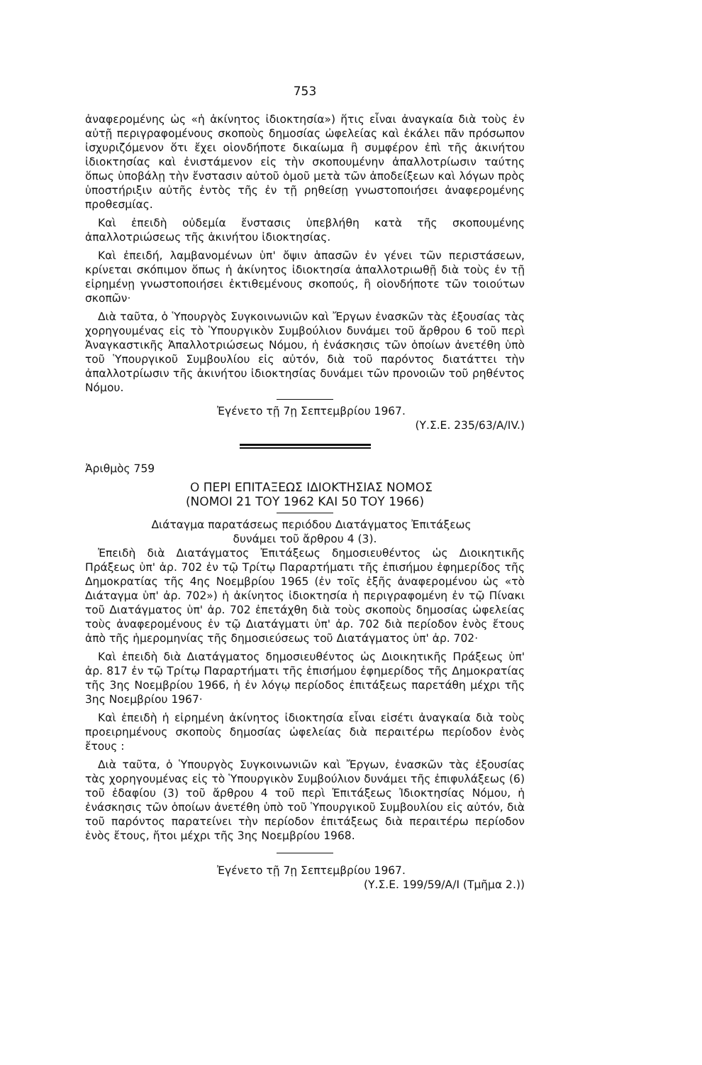753
ἀναφερομένης ὡς «ἡ ἀκίνητος ἰδιοκτησία») ἥτις εἶναι ἀναγκαία διὰ τοὺς ἐν αὐτῇ περιγραφομένους σκοποὺς δημοσίας ὠφελείας καὶ ἐκάλει πᾶν πρόσωπον ἰσχυριζόμενον ὅτι ἔχει οἱονδήποτε δικαίωμα ἢ συμφέρον ἐπὶ τῆς ἀκινήτου ἰδιοκτησίας καὶ ἐνιστάμενον εἰς τὴν σκοπουμένην ἀπαλλοτρίωσιν ταύτης ὅπως ὑποβάλῃ τὴν ἔνστασιν αὐτοῦ ὁμοῦ μετὰ τῶν ἀποδείξεων καὶ λόγων πρὸς ὑποστήριξιν αὐτῆς ἐντὸς τῆς ἐν τῇ ρηθείσῃ γνωστοποιήσει ἀναφερομένης προθεσμίας.
Καὶ ἐπειδὴ οὐδεμία ἔνστασις ὑπεβλήθη κατὰ τῆς σκοπουμένης ἀπαλλοτριώσεως τῆς ἀκινήτου ἰδιοκτησίας.
Καὶ ἐπειδή, λαμβανομένων ὑπ' ὄψιν ἁπασῶν ἐν γένει τῶν περιστάσεων, κρίνεται σκόπιμον ὅπως ἡ ἀκίνητος ἰδιοκτησία ἀπαλλοτριωθῇ διὰ τοὺς ἐν τῇ εἰρημένῃ γνωστοποιήσει ἐκτιθεμένους σκοπούς, ἢ οἱονδήποτε τῶν τοιούτων σκοπῶν·
Διὰ ταῦτα, ὁ Ὑπουργὸς Συγκοινωνιῶν καὶ Ἔργων ἐνασκῶν τὰς ἐξουσίας τὰς χορηγουμένας εἰς τὸ Ὑπουργικὸν Συμβούλιον δυνάμει τοῦ ἄρθρου 6 τοῦ περὶ Ἀναγκαστικῆς Ἀπαλλοτριώσεως Νόμου, ἡ ἐνάσκησις τῶν ὁποίων ἀνετέθη ὑπὸ τοῦ Ὑπουργικοῦ Συμβουλίου εἰς αὐτόν, διὰ τοῦ παρόντος διατάττει τὴν ἀπαλλοτρίωσιν τῆς ἀκινήτου ἰδιοκτησίας δυνάμει τῶν προνοιῶν τοῦ ρηθέντος Νόμου.
Ἐγένετο τῇ 7ῃ Σεπτεμβρίου 1967.
(Υ.Σ.Ε. 235/63/Α/IV.)
Ἀριθμὸς 759
Ο ΠΕΡΙ ΕΠΙΤΑΞΕΩΣ ΙΔΙΟΚΤΗΣΙΑΣ ΝΟΜΟΣ
(ΝΟΜΟΙ 21 ΤΟΥ 1962 ΚΑΙ 50 ΤΟΥ 1966)
Διάταγμα παρατάσεως περιόδου Διατάγματος Ἐπιτάξεως
δυνάμει τοῦ ἄρθρου 4 (3).
Ἐπειδὴ διὰ Διατάγματος Ἐπιτάξεως δημοσιευθέντος ὡς Διοικητικῆς Πράξεως ὑπ' ἀρ. 702 ἐν τῷ Τρίτῳ Παραρτήματι τῆς ἐπισήμου ἐφημερίδος τῆς Δημοκρατίας τῆς 4ης Νοεμβρίου 1965 (ἐν τοῖς ἑξῆς ἀναφερομένου ὡς «τὸ Διάταγμα ὑπ' ἀρ. 702») ἡ ἀκίνητος ἰδιοκτησία ἡ περιγραφομένη ἐν τῷ Πίνακι τοῦ Διατάγματος ὑπ' ἀρ. 702 ἐπετάχθη διὰ τοὺς σκοποὺς δημοσίας ὠφελείας τοὺς ἀναφερομένους ἐν τῷ Διατάγματι ὑπ' ἀρ. 702 διὰ περίοδον ἑνὸς ἔτους ἀπὸ τῆς ἡμερομηνίας τῆς δημοσιεύσεως τοῦ Διατάγματος ὑπ' ἀρ. 702·
Καὶ ἐπειδὴ διὰ Διατάγματος δημοσιευθέντος ὡς Διοικητικῆς Πράξεως ὑπ' ἀρ. 817 ἐν τῷ Τρίτῳ Παραρτήματι τῆς ἐπισήμου ἐφημερίδος τῆς Δημοκρατίας τῆς 3ης Νοεμβρίου 1966, ἡ ἐν λόγῳ περίοδος ἐπιτάξεως παρετάθη μέχρι τῆς 3ης Νοεμβρίου 1967·
Καὶ ἐπειδὴ ἡ εἰρημένη ἀκίνητος ἰδιοκτησία εἶναι εἰσέτι ἀναγκαία διὰ τοὺς προειρημένους σκοποὺς δημοσίας ὠφελείας διὰ περαιτέρω περίοδον ἑνὸς ἔτους :
Διὰ ταῦτα, ὁ Ὑπουργὸς Συγκοινωνιῶν καὶ Ἔργων, ἐνασκῶν τὰς ἐξουσίας τὰς χορηγουμένας εἰς τὸ Ὑπουργικὸν Συμβούλιον δυνάμει τῆς ἐπιφυλάξεως (6) τοῦ ἐδαφίου (3) τοῦ ἄρθρου 4 τοῦ περὶ Ἐπιτάξεως Ἰδιοκτησίας Νόμου, ἡ ἐνάσκησις τῶν ὁποίων ἀνετέθη ὑπὸ τοῦ Ὑπουργικοῦ Συμβουλίου εἰς αὐτόν, διὰ τοῦ παρόντος παρατείνει τὴν περίοδον ἐπιτάξεως διὰ περαιτέρω περίοδον ἑνὸς ἔτους, ἤτοι μέχρι τῆς 3ης Νοεμβρίου 1968.
Ἐγένετο τῇ 7ῃ Σεπτεμβρίου 1967.
(Υ.Σ.Ε. 199/59/Α/Ι (Τμῆμα 2.))